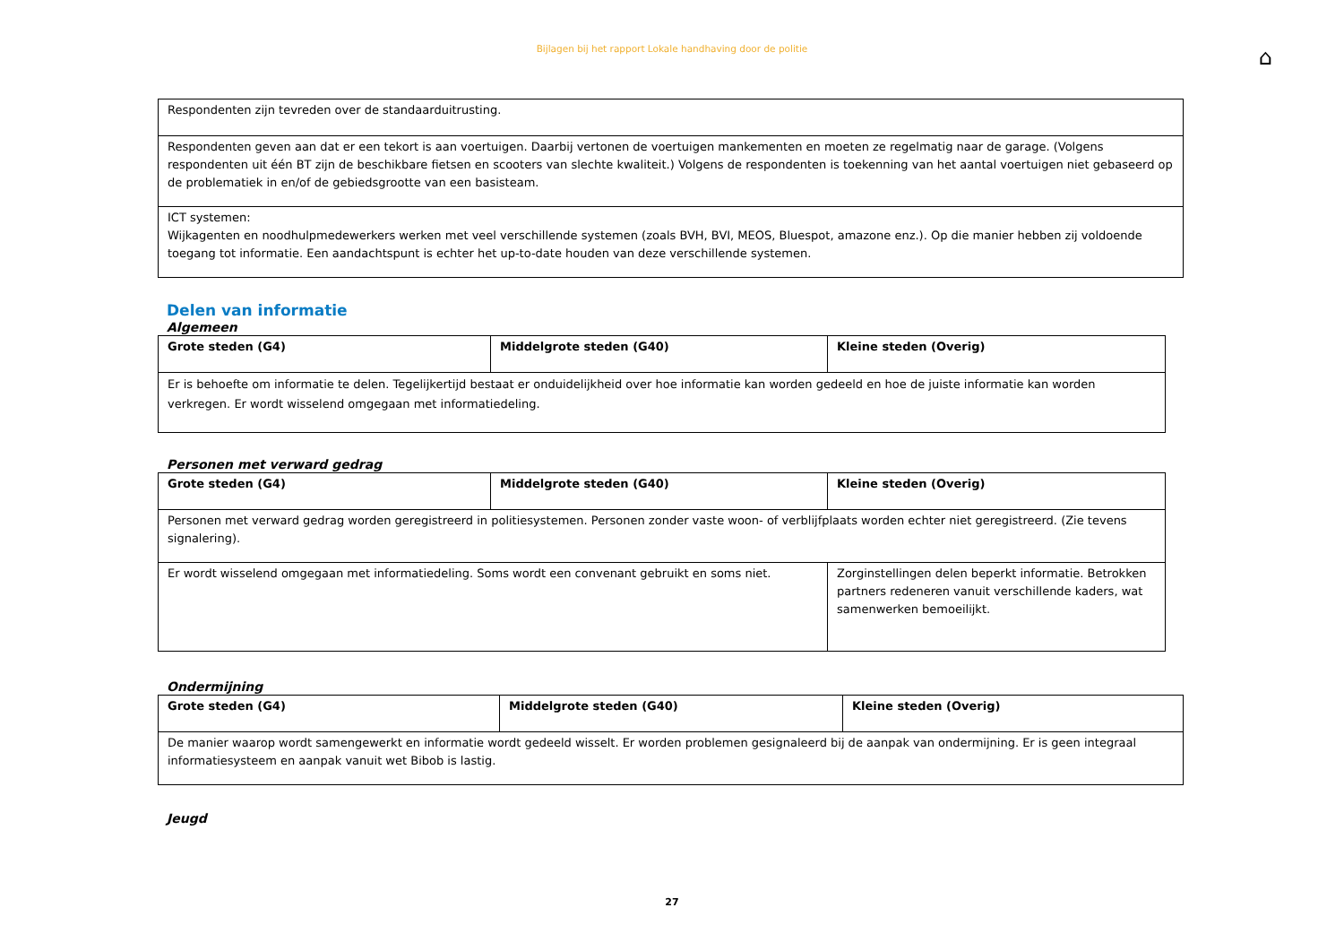Bijlagen bij het rapport Lokale handhaving door de politie
⌂
| Respondenten zijn tevreden over de standaarduitrusting. |
| Respondenten geven aan dat er een tekort is aan voertuigen. Daarbij vertonen de voertuigen mankementen en moeten ze regelmatig naar de garage. (Volgens respondenten uit één BT zijn de beschikbare fietsen en scooters van slechte kwaliteit.) Volgens de respondenten is toekenning van het aantal voertuigen niet gebaseerd op de problematiek in en/of de gebiedsgrootte van een basisteam. |
| ICT systemen: Wijkagenten en noodhulpmedewerkers werken met veel verschillende systemen (zoals BVH, BVI, MEOS, Bluespot, amazone enz.). Op die manier hebben zij voldoende toegang tot informatie. Een aandachtspunt is echter het up-to-date houden van deze verschillende systemen. |
Delen van informatie
Algemeen
| Grote steden (G4) | Middelgrote steden (G40) | Kleine steden (Overig) |
| --- | --- | --- |
| Er is behoefte om informatie te delen. Tegelijkertijd bestaat er onduidelijkheid over hoe informatie kan worden gedeeld en hoe de juiste informatie kan worden verkregen. Er wordt wisselend omgegaan met informatiedeling. | | |
Personen met verward gedrag
| Grote steden (G4) | Middelgrote steden (G40) | Kleine steden (Overig) |
| --- | --- | --- |
| Personen met verward gedrag worden geregistreerd in politiesystemen. Personen zonder vaste woon- of verblijfplaats worden echter niet geregistreerd. (Zie tevens signalering). | | |
| Er wordt wisselend omgegaan met informatiedeling. Soms wordt een convenant gebruikt en soms niet. | | Zorginstellingen delen beperkt informatie. Betrokken partners redeneren vanuit verschillende kaders, wat samenwerken bemoeilijkt. |
Ondermijning
| Grote steden (G4) | Middelgrote steden (G40) | Kleine steden (Overig) |
| --- | --- | --- |
| De manier waarop wordt samengewerkt en informatie wordt gedeeld wisselt. Er worden problemen gesignaleerd bij de aanpak van ondermijning. Er is geen integraal informatiesysteem en aanpak vanuit wet Bibob is lastig. | | |
Jeugd
27